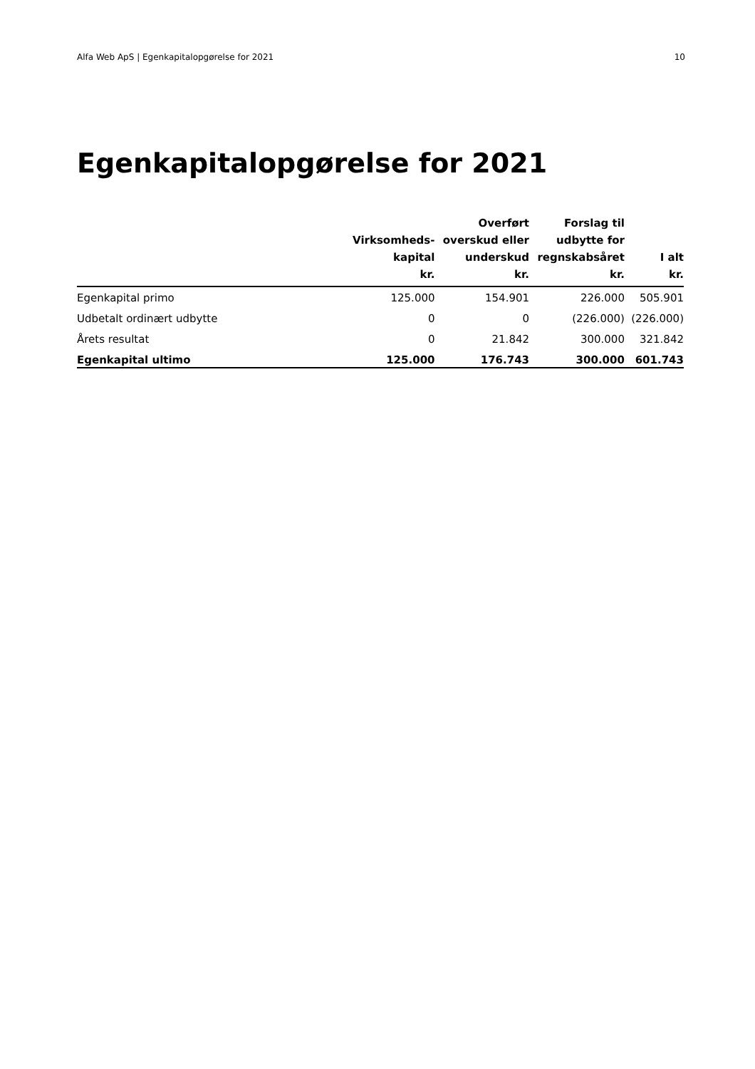Alfa Web ApS | Egenkapitalopgørelse for 2021 10
Egenkapitalopgørelse for 2021
| | Virksomheds- kapital kr. | Overført overskud eller underskud kr. | Forslag til udbytte for regnskabsåret kr. | I alt kr. |
| --- | --- | --- | --- | --- |
| Egenkapital primo | 125.000 | 154.901 | 226.000 | 505.901 |
| Udbetalt ordinært udbytte | 0 | 0 | (226.000) | (226.000) |
| Årets resultat | 0 | 21.842 | 300.000 | 321.842 |
| Egenkapital ultimo | 125.000 | 176.743 | 300.000 | 601.743 |